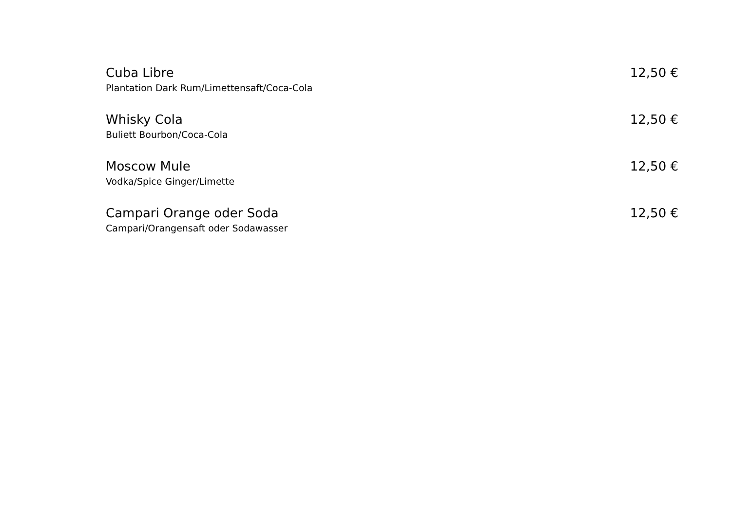Cuba Libre 12,50 €
Plantation Dark Rum/Limettensaft/Coca-Cola
Whisky Cola 12,50 €
Buliett Bourbon/Coca-Cola
Moscow Mule 12,50 €
Vodka/Spice Ginger/Limette
Campari Orange oder Soda 12,50 €
Campari/Orangensaft oder Sodawasser